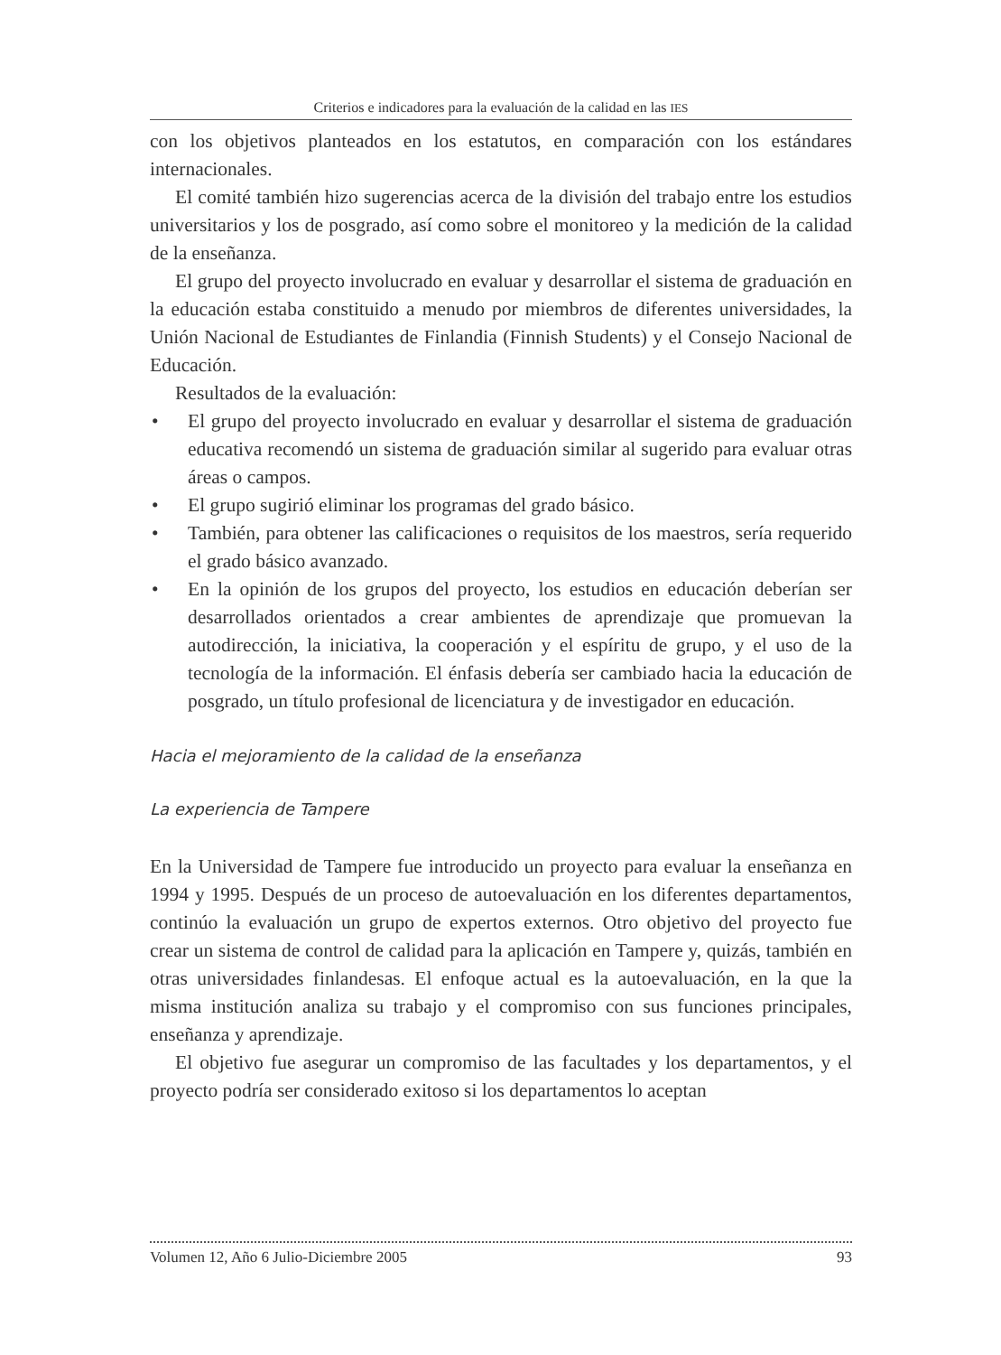Criterios e indicadores para la evaluación de la calidad en las IES
con los objetivos planteados en los estatutos, en comparación con los estándares internacionales.
El comité también hizo sugerencias acerca de la división del trabajo entre los estudios universitarios y los de posgrado, así como sobre el monitoreo y la medición de la calidad de la enseñanza.
El grupo del proyecto involucrado en evaluar y desarrollar el sistema de graduación en la educación estaba constituido a menudo por miembros de diferentes universidades, la Unión Nacional de Estudiantes de Finlandia (Finnish Students) y el Consejo Nacional de Educación.
Resultados de la evaluación:
• El grupo del proyecto involucrado en evaluar y desarrollar el sistema de graduación educativa recomendó un sistema de graduación similar al sugerido para evaluar otras áreas o campos.
• El grupo sugirió eliminar los programas del grado básico.
• También, para obtener las calificaciones o requisitos de los maestros, sería requerido el grado básico avanzado.
• En la opinión de los grupos del proyecto, los estudios en educación deberían ser desarrollados orientados a crear ambientes de aprendizaje que promuevan la autodirección, la iniciativa, la cooperación y el espíritu de grupo, y el uso de la tecnología de la información. El énfasis debería ser cambiado hacia la educación de posgrado, un título profesional de licenciatura y de investigador en educación.
Hacia el mejoramiento de la calidad de la enseñanza
La experiencia de Tampere
En la Universidad de Tampere fue introducido un proyecto para evaluar la enseñanza en 1994 y 1995. Después de un proceso de autoevaluación en los diferentes departamentos, continúo la evaluación un grupo de expertos externos. Otro objetivo del proyecto fue crear un sistema de control de calidad para la aplicación en Tampere y, quizás, también en otras universidades finlandesas. El enfoque actual es la autoevaluación, en la que la misma institución analiza su trabajo y el compromiso con sus funciones principales, enseñanza y aprendizaje.
El objetivo fue asegurar un compromiso de las facultades y los departamentos, y el proyecto podría ser considerado exitoso si los departamentos lo aceptan
Volumen 12, Año 6 Julio-Diciembre 2005 93